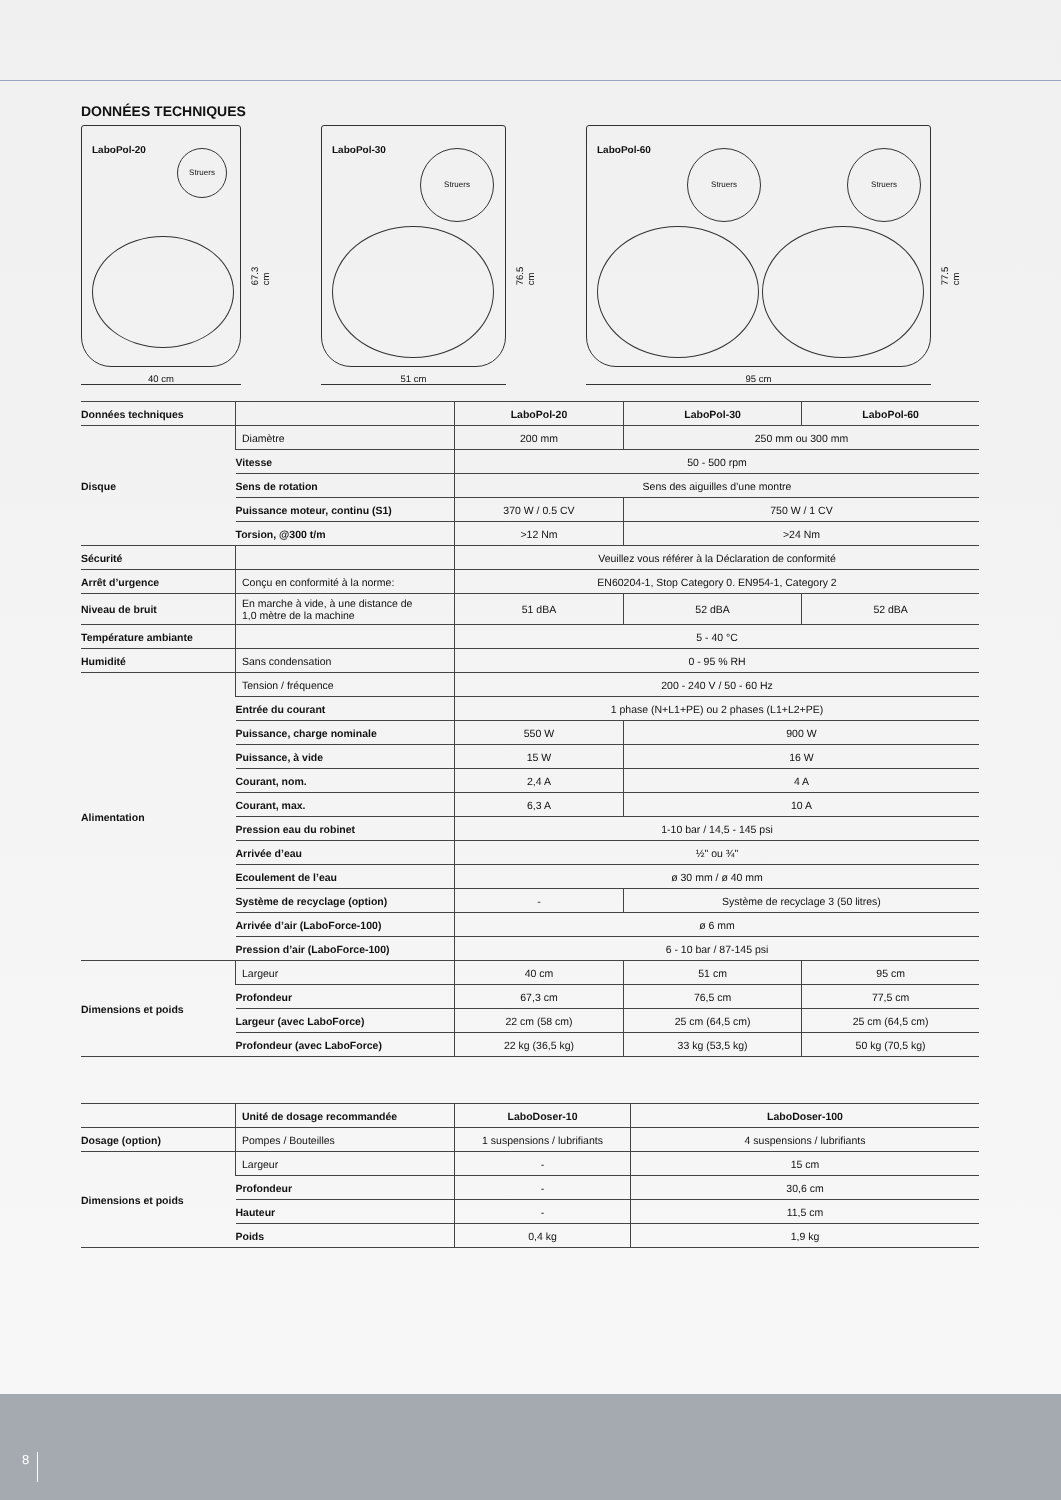DONNÉES TECHNIQUES
LaboPol-20 Struers
40 cm
67.3 cm
LaboPol-30 Struers
51 cm
76.5 cm
LaboPol-60 Struers Struers
95 cm
77.5 cm
| Données techniques | | LaboPol-20 | LaboPol-30 | LaboPol-60 |
| --- | --- | --- | --- | --- |
| Disque | Diamètre | 200 mm | 250 mm ou 300 mm | |
| | Vitesse | 50 - 500 rpm | | |
| | Sens de rotation | Sens des aiguilles d’une montre | | |
| | Puissance moteur, continu (S1) | 370 W / 0.5 CV | 750 W / 1 CV | |
| | Torsion, @300 t/m | >12 Nm | >24 Nm | |
| Sécurité | | Veuillez vous référer à la Déclaration de conformité | | |
| Arrêt d’urgence | Conçu en conformité à la norme: | EN60204-1, Stop Category 0. EN954-1, Category 2 | | |
| Niveau de bruit | En marche à vide, à une distance de 1,0 mètre de la machine | 51 dBA | 52 dBA | 52 dBA |
| Température ambiante | | 5 - 40 °C | | |
| Humidité | Sans condensation | 0 - 95 % RH | | |
| Alimentation | Tension / fréquence | 200 - 240 V / 50 - 60 Hz | | |
| | Entrée du courant | 1 phase (N+L1+PE) ou 2 phases (L1+L2+PE) | | |
| | Puissance, charge nominale | 550 W | 900 W | |
| | Puissance, à vide | 15 W | 16 W | |
| | Courant, nom. | 2,4 A | 4 A | |
| | Courant, max. | 6,3 A | 10 A | |
| | Pression eau du robinet | 1-10 bar / 14,5 - 145 psi | | |
| | Arrivée d’eau | ½" ou ¾" | | |
| | Ecoulement de l’eau | ø 30 mm / ø 40 mm | | |
| | Système de recyclage (option) | - | Système de recyclage 3 (50 litres) | |
| | Arrivée d’air (LaboForce-100) | ø 6 mm | | |
| | Pression d’air (LaboForce-100) | 6 - 10 bar / 87-145 psi | | |
| Dimensions et poids | Largeur | 40 cm | 51 cm | 95 cm |
| | Profondeur | 67,3 cm | 76,5 cm | 77,5 cm |
| | Largeur (avec LaboForce) | 22 cm (58 cm) | 25 cm (64,5 cm) | 25 cm (64,5 cm) |
| | Profondeur (avec LaboForce) | 22 kg (36,5 kg) | 33 kg (53,5 kg) | 50 kg (70,5 kg) |
| | Unité de dosage recommandée | LaboDoser-10 | LaboDoser-100 |
| --- | --- | --- | --- |
| Dosage (option) | Pompes / Bouteilles | 1 suspensions / lubrifiants | 4 suspensions / lubrifiants |
| Dimensions et poids | Largeur | - | 15 cm |
| | Profondeur | - | 30,6 cm |
| | Hauteur | - | 11,5 cm |
| | Poids | 0,4 kg | 1,9 kg |
8